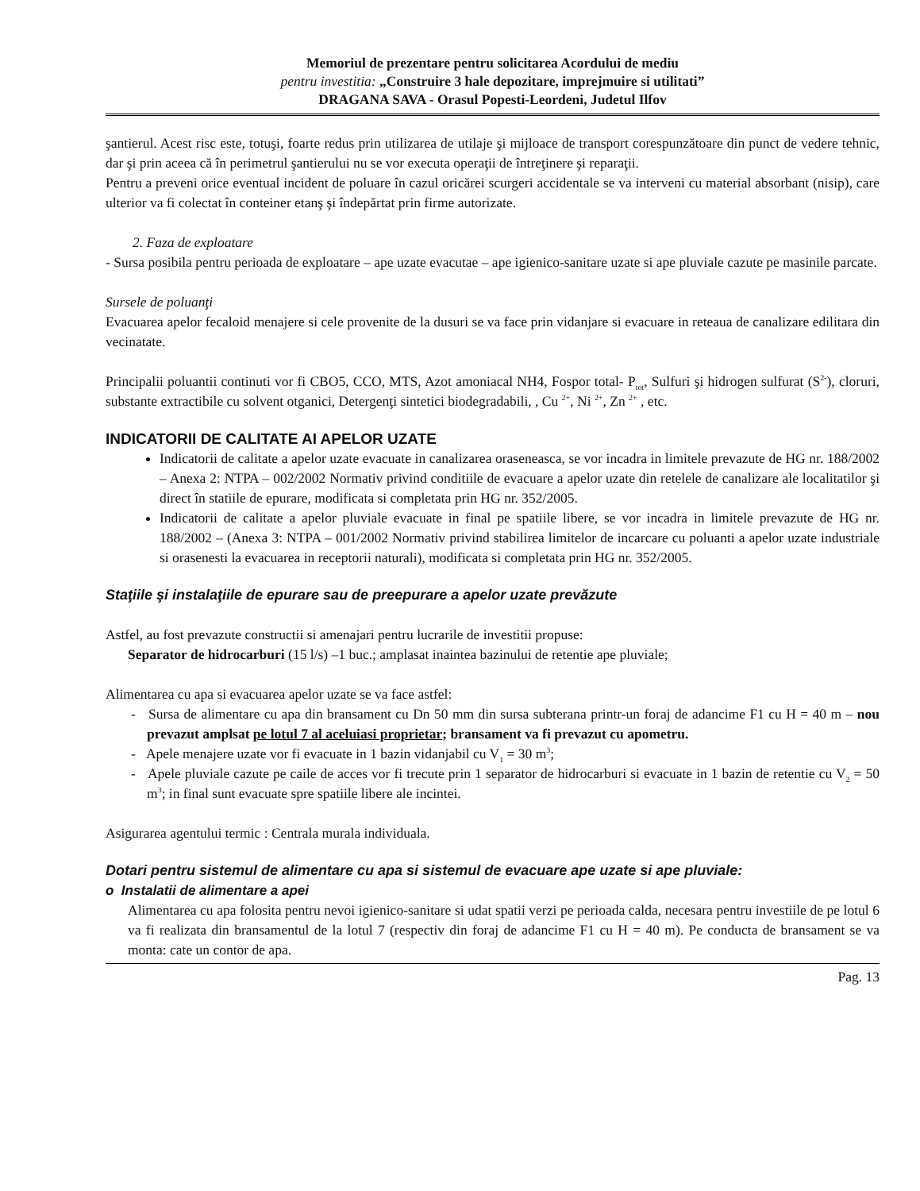Memoriul de prezentare pentru solicitarea Acordului de mediu
pentru investitia: „Construire 3 hale depozitare, imprejmuire si utilitati”
DRAGANA SAVA - Orasul Popesti-Leordeni, Judetul Ilfov
şantierul. Acest risc este, totuşi, foarte redus prin utilizarea de utilaje şi mijloace de transport corespunzătoare din punct de vedere tehnic, dar şi prin aceea că în perimetrul şantierului nu se vor executa operaţii de întreţinere şi reparaţii.
Pentru a preveni orice eventual incident de poluare în cazul oricărei scurgeri accidentale se va interveni cu material absorbant (nisip), care ulterior va fi colectat în conteiner etanş şi îndepărtat prin firme autorizate.
2. Faza de exploatare
- Sursa posibila pentru perioada de exploatare – ape uzate evacutae – ape igienico-sanitare uzate si ape pluviale cazute pe masinile parcate.
Sursele de poluanţi
Evacuarea apelor fecaloid menajere si cele provenite de la dusuri se va face prin vidanjare si evacuare in reteaua de canalizare edilitara din vecinatate.
Principalii poluantii continuti vor fi CBO5, CCO, MTS, Azot amoniacal NH4, Fospor total- P<sub>tot</sub>, Sulfuri şi hidrogen sulfurat (S<sup>2-</sup>), cloruri, substante extractibile cu solvent otganici, Detergenţi sintetici biodegradabili, , Cu <sup>2+</sup>, Ni <sup>2+</sup>, Zn <sup>2+</sup> , etc.
INDICATORII DE CALITATE AI APELOR UZATE
Indicatorii de calitate a apelor uzate evacuate in canalizarea oraseneasca, se vor incadra in limitele prevazute de HG nr. 188/2002 – Anexa 2: NTPA – 002/2002 Normativ privind conditiile de evacuare a apelor uzate din retelele de canalizare ale localitatilor şi direct în statiile de epurare, modificata si completata prin HG nr. 352/2005.
Indicatorii de calitate a apelor pluviale evacuate in final pe spatiile libere, se vor incadra in limitele prevazute de HG nr. 188/2002 – (Anexa 3: NTPA – 001/2002 Normativ privind stabilirea limitelor de incarcare cu poluanti a apelor uzate industriale si orasenesti la evacuarea in receptorii naturali), modificata si completata prin HG nr. 352/2005.
Staţiile şi instalaţiile de epurare sau de preepurare a apelor uzate prevăzute
Astfel, au fost prevazute constructii si amenajari pentru lucrarile de investitii propuse:
Separator de hidrocarburi (15 l/s) –1 buc.; amplasat inaintea bazinului de retentie ape pluviale;
Alimentarea cu apa si evacuarea apelor uzate se va face astfel:
- Sursa de alimentare cu apa din bransament cu Dn 50 mm din sursa subterana printr-un foraj de adancime F1 cu H = 40 m – nou prevazut amplsat pe lotul 7 al aceluiasi proprietar; bransament va fi prevazut cu apometru.
- Apele menajere uzate vor fi evacuate in 1 bazin vidanjabil cu V<sub>1</sub> = 30 m<sup>3</sup>;
- Apele pluviale cazute pe caile de acces vor fi trecute prin 1 separator de hidrocarburi si evacuate in 1 bazin de retentie cu V<sub>2</sub> = 50 m<sup>3</sup>; in final sunt evacuate spre spatiile libere ale incintei.
Asigurarea agentului termic : Centrala murala individuala.
Dotari pentru sistemul de alimentare cu apa si sistemul de evacuare ape uzate si ape pluviale:
o Instalatii de alimentare a apei
Alimentarea cu apa folosita pentru nevoi igienico-sanitare si udat spatii verzi pe perioada calda, necesara pentru investiile de pe lotul 6 va fi realizata din bransamentul de la lotul 7 (respectiv din foraj de adancime F1 cu H = 40 m). Pe conducta de bransament se va monta: cate un contor de apa.
Pag. 13